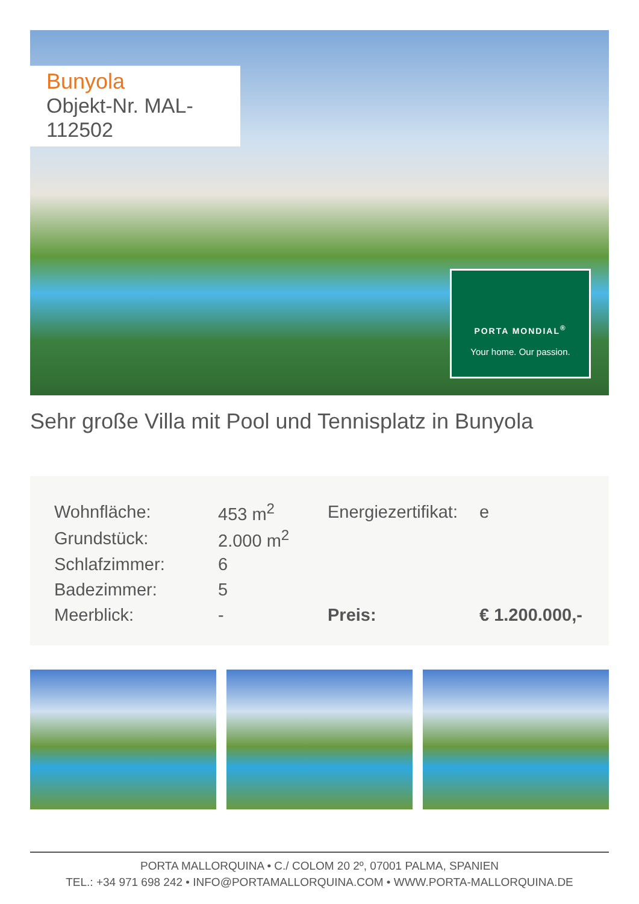Bunyola
Objekt-Nr. MAL-112502
PORTA MONDIAL<sup>®</sup>
Your home. Our passion.
Sehr große Villa mit Pool und Tennisplatz in Bunyola
| Wohnfläche: | 453 m<sup>2</sup> | Energiezertifikat: | e |
| Grundstück: | 2.000 m<sup>2</sup> | | |
| Schlafzimmer: | 6 | | |
| Badezimmer: | 5 | | |
| Meerblick: | - | Preis: | € 1.200.000,- |
PORTA MALLORQUINA • C./ COLOM 20 2º, 07001 PALMA, SPANIEN
TEL.: +34 971 698 242 • INFO@PORTAMALLORQUINA.COM • WWW.PORTA-MALLORQUINA.DE